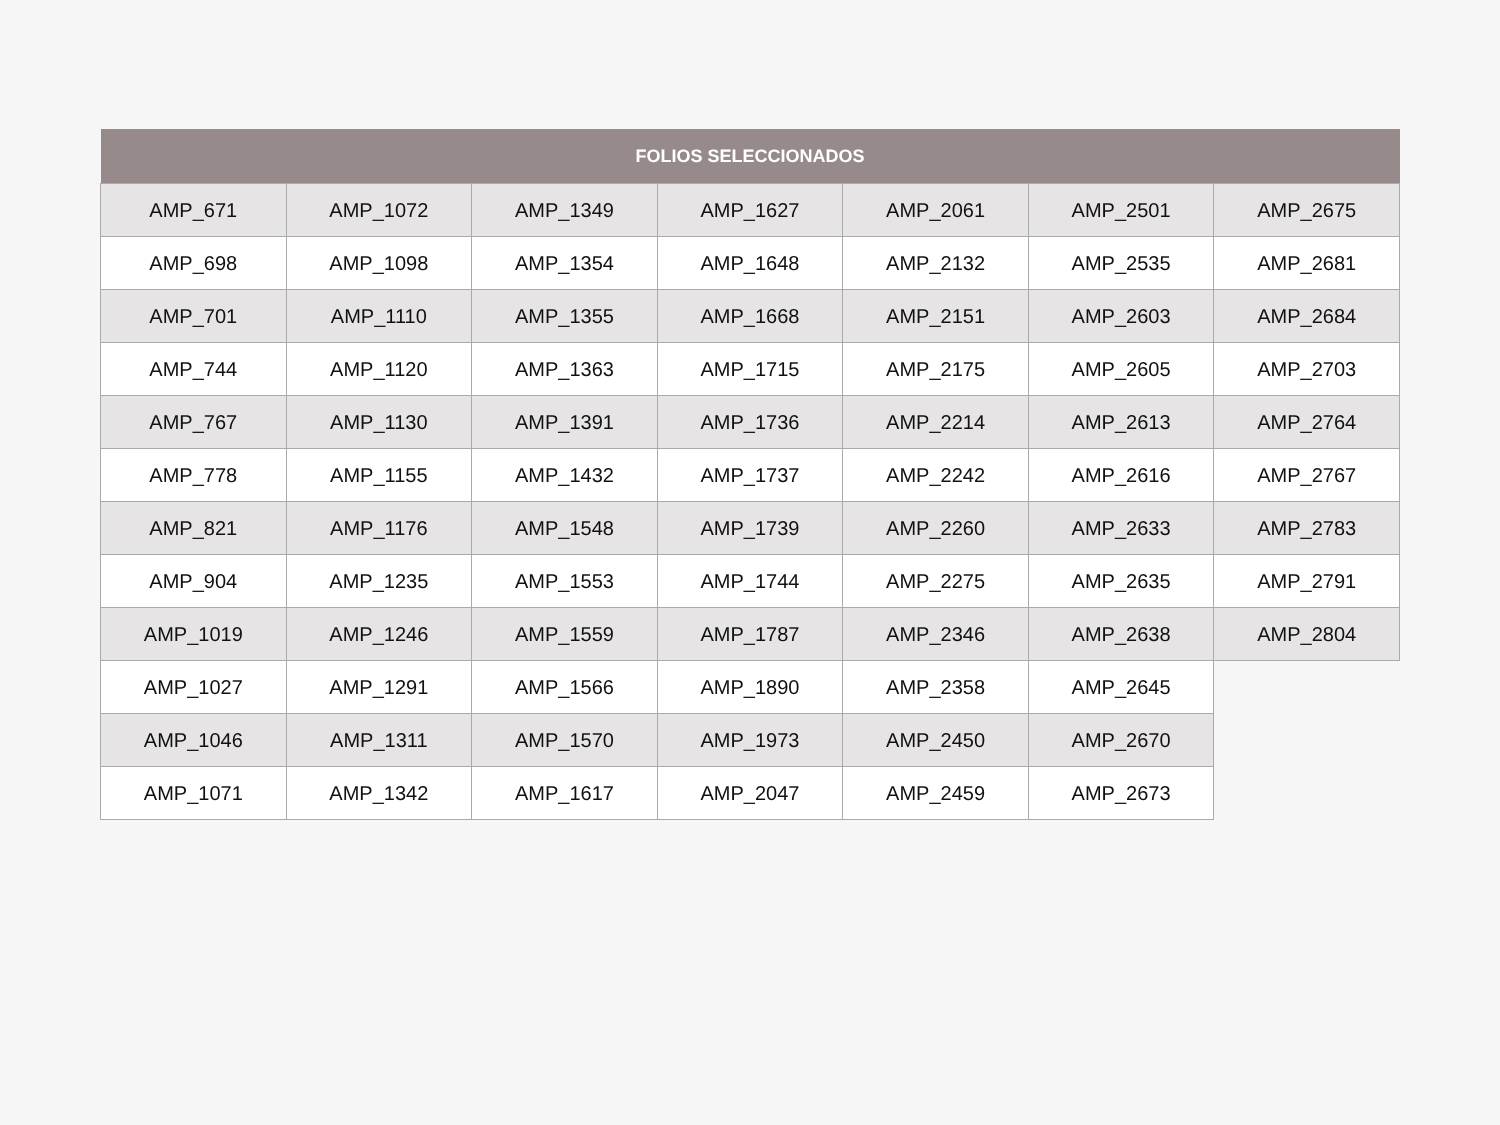| FOLIOS SELECCIONADOS | | | | | | |
| --- | --- | --- | --- | --- | --- | --- |
| AMP_671 | AMP_1072 | AMP_1349 | AMP_1627 | AMP_2061 | AMP_2501 | AMP_2675 |
| AMP_698 | AMP_1098 | AMP_1354 | AMP_1648 | AMP_2132 | AMP_2535 | AMP_2681 |
| AMP_701 | AMP_1110 | AMP_1355 | AMP_1668 | AMP_2151 | AMP_2603 | AMP_2684 |
| AMP_744 | AMP_1120 | AMP_1363 | AMP_1715 | AMP_2175 | AMP_2605 | AMP_2703 |
| AMP_767 | AMP_1130 | AMP_1391 | AMP_1736 | AMP_2214 | AMP_2613 | AMP_2764 |
| AMP_778 | AMP_1155 | AMP_1432 | AMP_1737 | AMP_2242 | AMP_2616 | AMP_2767 |
| AMP_821 | AMP_1176 | AMP_1548 | AMP_1739 | AMP_2260 | AMP_2633 | AMP_2783 |
| AMP_904 | AMP_1235 | AMP_1553 | AMP_1744 | AMP_2275 | AMP_2635 | AMP_2791 |
| AMP_1019 | AMP_1246 | AMP_1559 | AMP_1787 | AMP_2346 | AMP_2638 | AMP_2804 |
| AMP_1027 | AMP_1291 | AMP_1566 | AMP_1890 | AMP_2358 | AMP_2645 | |
| AMP_1046 | AMP_1311 | AMP_1570 | AMP_1973 | AMP_2450 | AMP_2670 | |
| AMP_1071 | AMP_1342 | AMP_1617 | AMP_2047 | AMP_2459 | AMP_2673 | |